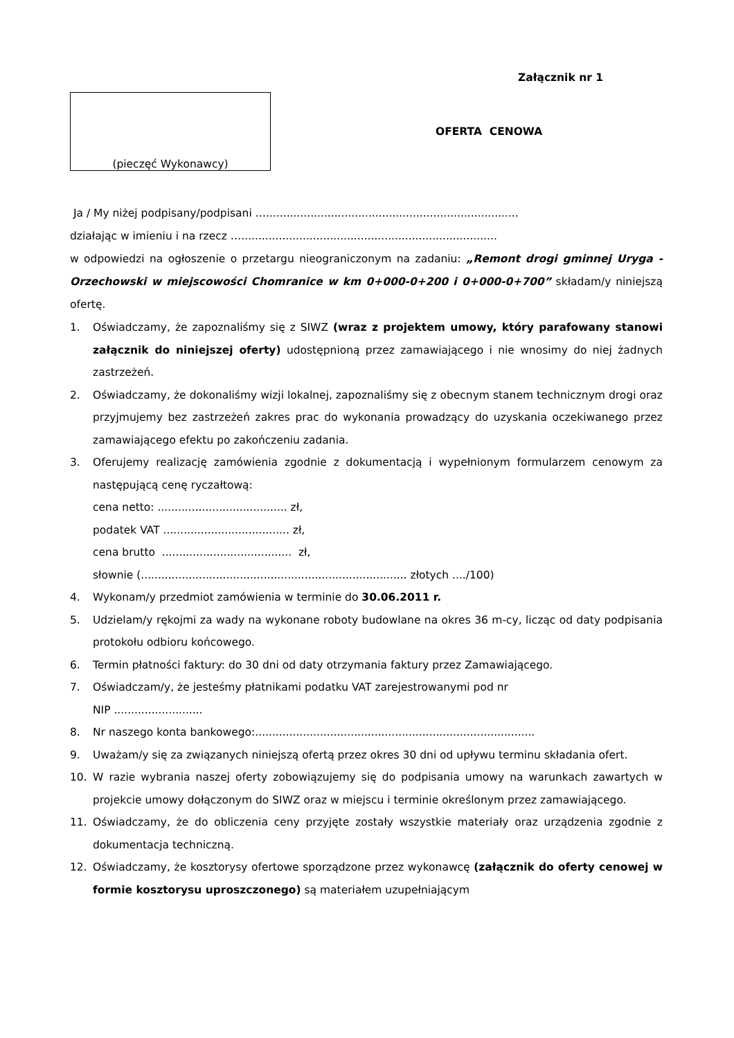Załącznik nr 1
(pieczęć Wykonawcy)
OFERTA CENOWA
Ja / My niżej podpisany/podpisani …..........................................................................
działając w imieniu i na rzecz …...........................................................................
w odpowiedzi na ogłoszenie o przetargu nieograniczonym na zadaniu: „Remont drogi gminnej Uryga - Orzechowski w miejscowości Chomranice w km 0+000-0+200 i 0+000-0+700” składam/y niniejszą ofertę.
1. Oświadczamy, że zapoznaliśmy się z SIWZ (wraz z projektem umowy, który parafowany stanowi załącznik do niniejszej oferty) udostępnioną przez zamawiającego i nie wnosimy do niej żadnych zastrzeżeń.
2. Oświadczamy, że dokonaliśmy wizji lokalnej, zapoznaliśmy się z obecnym stanem technicznym drogi oraz przyjmujemy bez zastrzeżeń zakres prac do wykonania prowadzący do uzyskania oczekiwanego przez zamawiającego efektu po zakończeniu zadania.
3. Oferujemy realizację zamówienia zgodnie z dokumentacją i wypełnionym formularzem cenowym za następującą cenę ryczałtową:
cena netto: ...................................... zł,
podatek VAT ..................................... zł,
cena brutto ...................................... zł,
słownie (.............................................................................. złotych ..../100)
4. Wykonam/y przedmiot zamówienia w terminie do 30.06.2011 r.
5. Udzielam/y rękojmi za wady na wykonane roboty budowlane na okres 36 m-cy, licząc od daty podpisania protokołu odbioru końcowego.
6. Termin płatności faktury: do 30 dni od daty otrzymania faktury przez Zamawiającego.
7. Oświadczam/y, że jesteśmy płatnikami podatku VAT zarejestrowanymi pod nr
NIP ..........................
8. Nr naszego konta bankowego:..................................................................................
9. Uważam/y się za związanych niniejszą ofertą przez okres 30 dni od upływu terminu składania ofert.
10. W razie wybrania naszej oferty zobowiązujemy się do podpisania umowy na warunkach zawartych w projekcie umowy dołączonym do SIWZ oraz w miejscu i terminie określonym przez zamawiającego.
11. Oświadczamy, że do obliczenia ceny przyjęte zostały wszystkie materiały oraz urządzenia zgodnie z dokumentacja techniczną.
12. Oświadczamy, że kosztorysy ofertowe sporządzone przez wykonawcę (załącznik do oferty cenowej w formie kosztorysu uproszczonego) są materiałem uzupełniającym